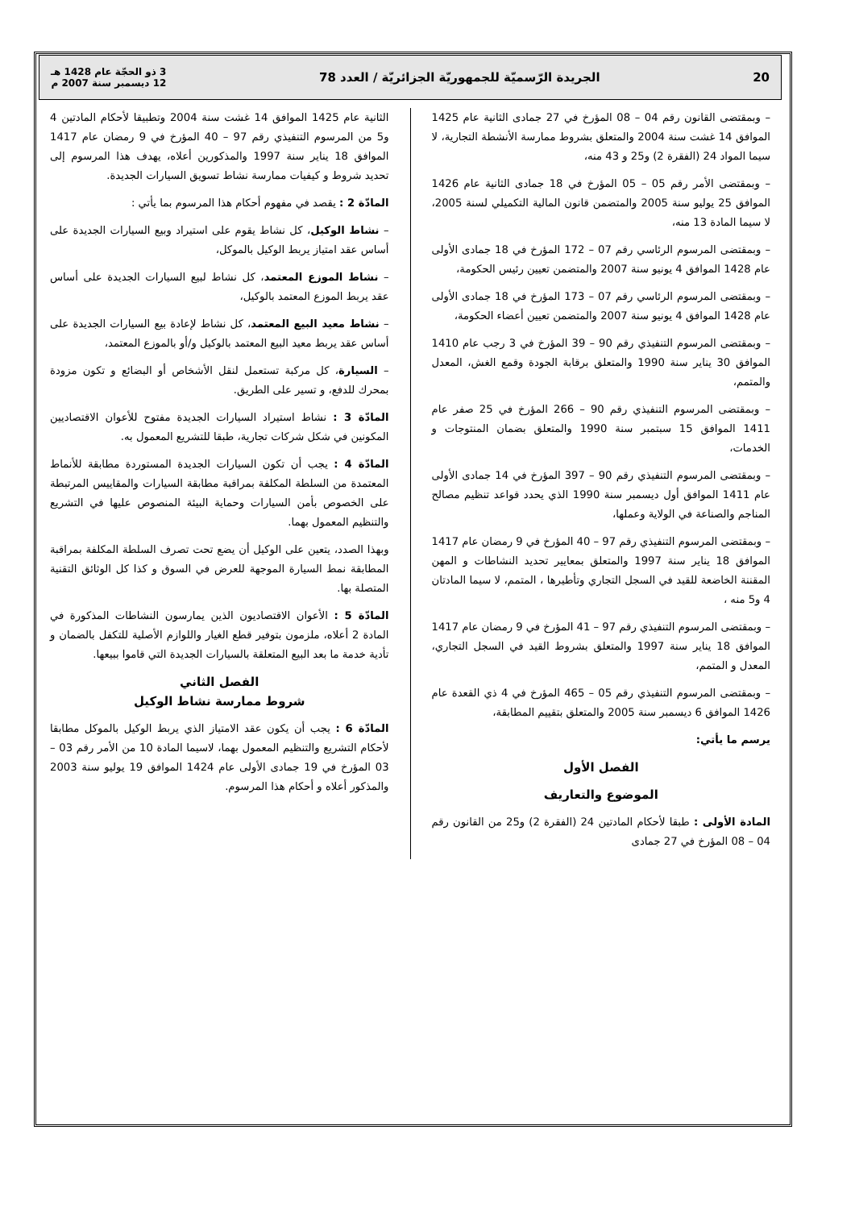20 الجريدة الرّسميّة للجمهوريّة الجزائريّة / العدد 78 3 ذو الحجّة عام 1428 هـ
12 ديسمبر سنة 2007 م
– وبمقتضى القانون رقم 04 – 08 المؤرخ في 27 جمادى الثانية عام 1425 الموافق 14 غشت سنة 2004 والمتعلق بشروط ممارسة الأنشطة التجارية، لا سيما المواد 24 (الفقرة 2) و25 و 43 منه،
– وبمقتضى الأمر رقم 05 – 05 المؤرخ في 18 جمادى الثانية عام 1426 الموافق 25 يوليو سنة 2005 والمتضمن قانون المالية التكميلي لسنة 2005، لا سيما المادة 13 منه،
– وبمقتضى المرسوم الرئاسي رقم 07 – 172 المؤرخ في 18 جمادى الأولى عام 1428 الموافق 4 يونيو سنة 2007 والمتضمن تعيين رئيس الحكومة،
– وبمقتضى المرسوم الرئاسي رقم 07 – 173 المؤرخ في 18 جمادى الأولى عام 1428 الموافق 4 يونيو سنة 2007 والمتضمن تعيين أعضاء الحكومة،
– وبمقتضى المرسوم التنفيذي رقم 90 – 39 المؤرخ في 3 رجب عام 1410 الموافق 30 يناير سنة 1990 والمتعلق برقابة الجودة وقمع الغش، المعدل والمتمم،
– وبمقتضى المرسوم التنفيذي رقم 90 – 266 المؤرخ في 25 صفر عام 1411 الموافق 15 سبتمبر سنة 1990 والمتعلق بضمان المنتوجات و الخدمات،
– وبمقتضى المرسوم التنفيذي رقم 90 – 397 المؤرخ في 14 جمادى الأولى عام 1411 الموافق أول ديسمبر سنة 1990 الذي يحدد قواعد تنظيم مصالح المناجم والصناعة في الولاية وعملها،
– وبمقتضى المرسوم التنفيذي رقم 97 – 40 المؤرخ في 9 رمضان عام 1417 الموافق 18 يناير سنة 1997 والمتعلق بمعايير تحديد النشاطات و المهن المقننة الخاضعة للقيد في السجل التجاري وتأطيرها ، المتمم، لا سيما المادتان 4 و5 منه ،
– وبمقتضى المرسوم التنفيذي رقم 97 – 41 المؤرخ في 9 رمضان عام 1417 الموافق 18 يناير سنة 1997 والمتعلق بشروط القيد في السجل التجاري، المعدل و المتمم،
– وبمقتضى المرسوم التنفيذي رقم 05 – 465 المؤرخ في 4 ذي القعدة عام 1426 الموافق 6 ديسمبر سنة 2005 والمتعلق بتقييم المطابقة،
يرسم ما يأتي:
الفصل الأول
الموضوع والتعاريف
المادة الأولى : طبقا لأحكام المادتين 24 (الفقرة 2) و25 من القانون رقم 04 – 08 المؤرخ في 27 جمادى
الثانية عام 1425 الموافق 14 غشت سنة 2004 وتطبيقا لأحكام المادتين 4 و5 من المرسوم التنفيذي رقم 97 – 40 المؤرخ في 9 رمضان عام 1417 الموافق 18 يناير سنة 1997 والمذكورين أعلاه، يهدف هذا المرسوم إلى تحديد شروط و كيفيات ممارسة نشاط تسويق السيارات الجديدة.
المادّة 2 : يقصد في مفهوم أحكام هذا المرسوم بما يأتي :
– نشاط الوكيل، كل نشاط يقوم على استيراد وبيع السيارات الجديدة على أساس عقد امتياز يربط الوكيل بالموكل،
– نشاط الموزع المعتمد، كل نشاط لبيع السيارات الجديدة على أساس عقد يربط الموزع المعتمد بالوكيل،
– نشاط معيد البيع المعتمد، كل نشاط لإعادة بيع السيارات الجديدة على أساس عقد يربط معيد البيع المعتمد بالوكيل و/أو بالموزع المعتمد،
– السيارة، كل مركبة تستعمل لنقل الأشخاص أو البضائع و تكون مزودة بمحرك للدفع، و تسير على الطريق.
المادّة 3 : نشاط استيراد السيارات الجديدة مفتوح للأعوان الاقتصاديين المكونين في شكل شركات تجارية، طبقا للتشريع المعمول به.
المادّة 4 : يجب أن تكون السيارات الجديدة المستوردة مطابقة للأنماط المعتمدة من السلطة المكلفة بمراقبة مطابقة السيارات والمقاييس المرتبطة على الخصوص بأمن السيارات وحماية البيئة المنصوص عليها في التشريع والتنظيم المعمول بهما.
وبهذا الصدد، يتعين على الوكيل أن يضع تحت تصرف السلطة المكلفة بمراقبة المطابقة نمط السيارة الموجهة للعرض في السوق و كذا كل الوثائق التقنية المتصلة بها.
المادّة 5 : الأعوان الاقتصاديون الذين يمارسون النشاطات المذكورة في المادة 2 أعلاه، ملزمون بتوفير قطع الغيار واللوازم الأصلية للتكفل بالضمان و تأدية خدمة ما بعد البيع المتعلقة بالسيارات الجديدة التي قاموا ببيعها.
الفصل الثاني
شروط ممارسة نشاط الوكيل
المادّة 6 : يجب أن يكون عقد الامتياز الذي يربط الوكيل بالموكل مطابقا لأحكام التشريع والتنظيم المعمول بهما، لاسيما المادة 10 من الأمر رقم 03 – 03 المؤرخ في 19 جمادى الأولى عام 1424 الموافق 19 يوليو سنة 2003 والمذكور أعلاه و أحكام هذا المرسوم.